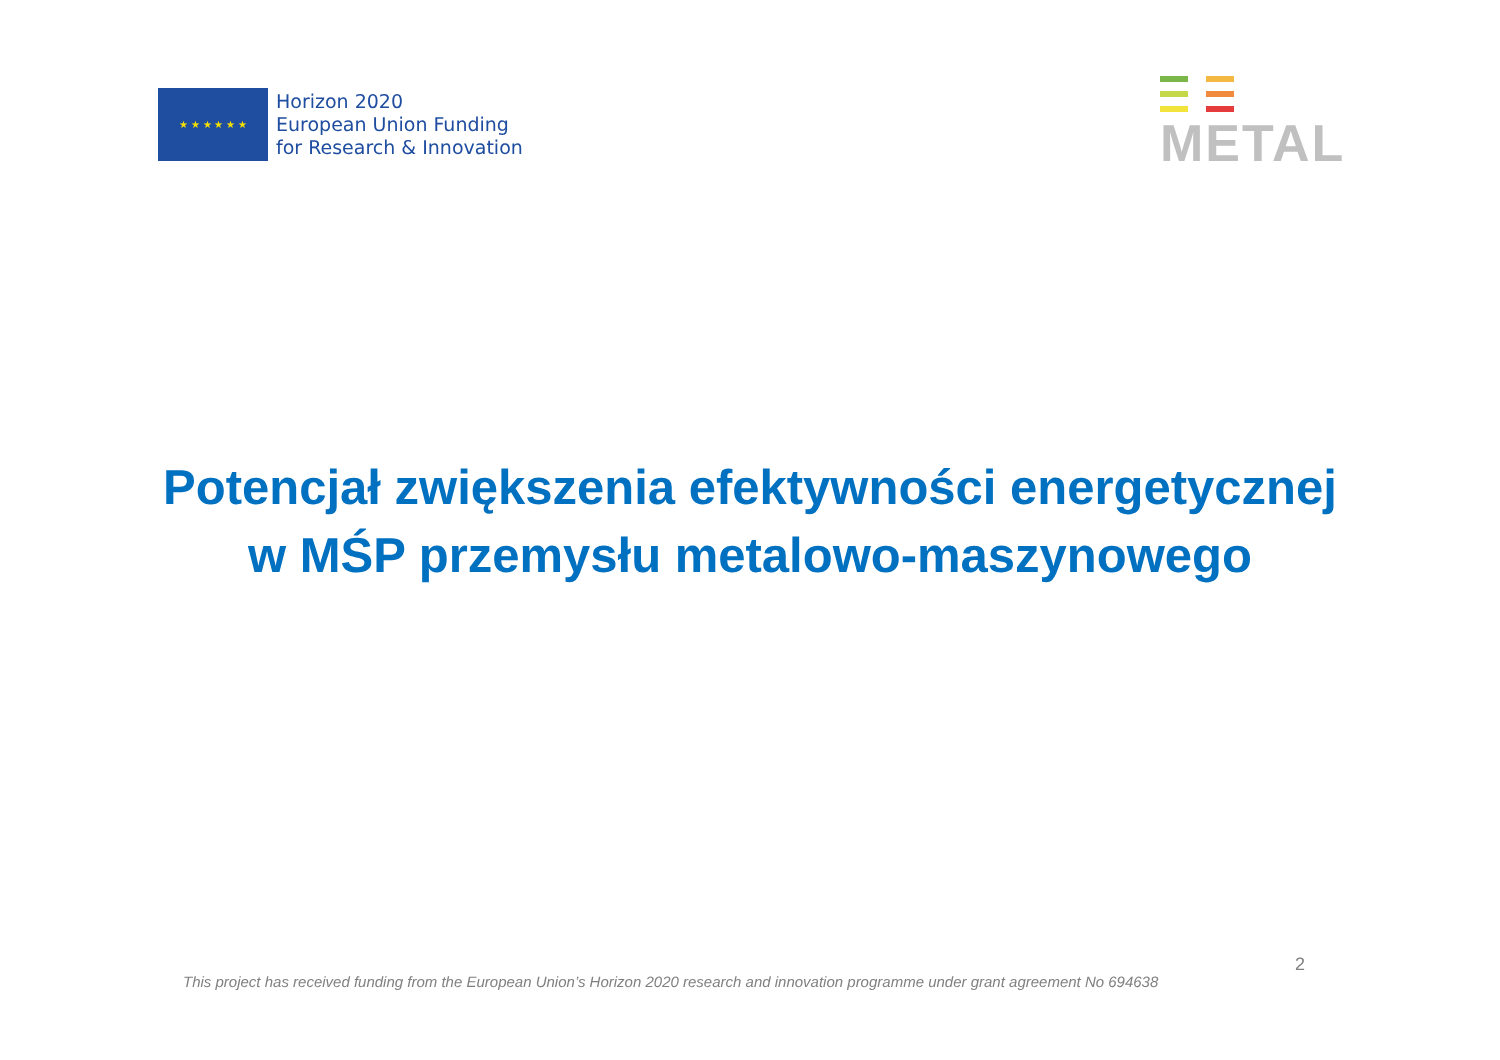★ ★ ★ ★ ★ ★
Horizon 2020
European Union Funding
for Research & Innovation
METAL
Potencjał zwiększenia efektywności energetycznej
w MŚP przemysłu metalowo-maszynowego
2
This project has received funding from the European Union’s Horizon 2020 research and innovation programme under grant agreement No 694638